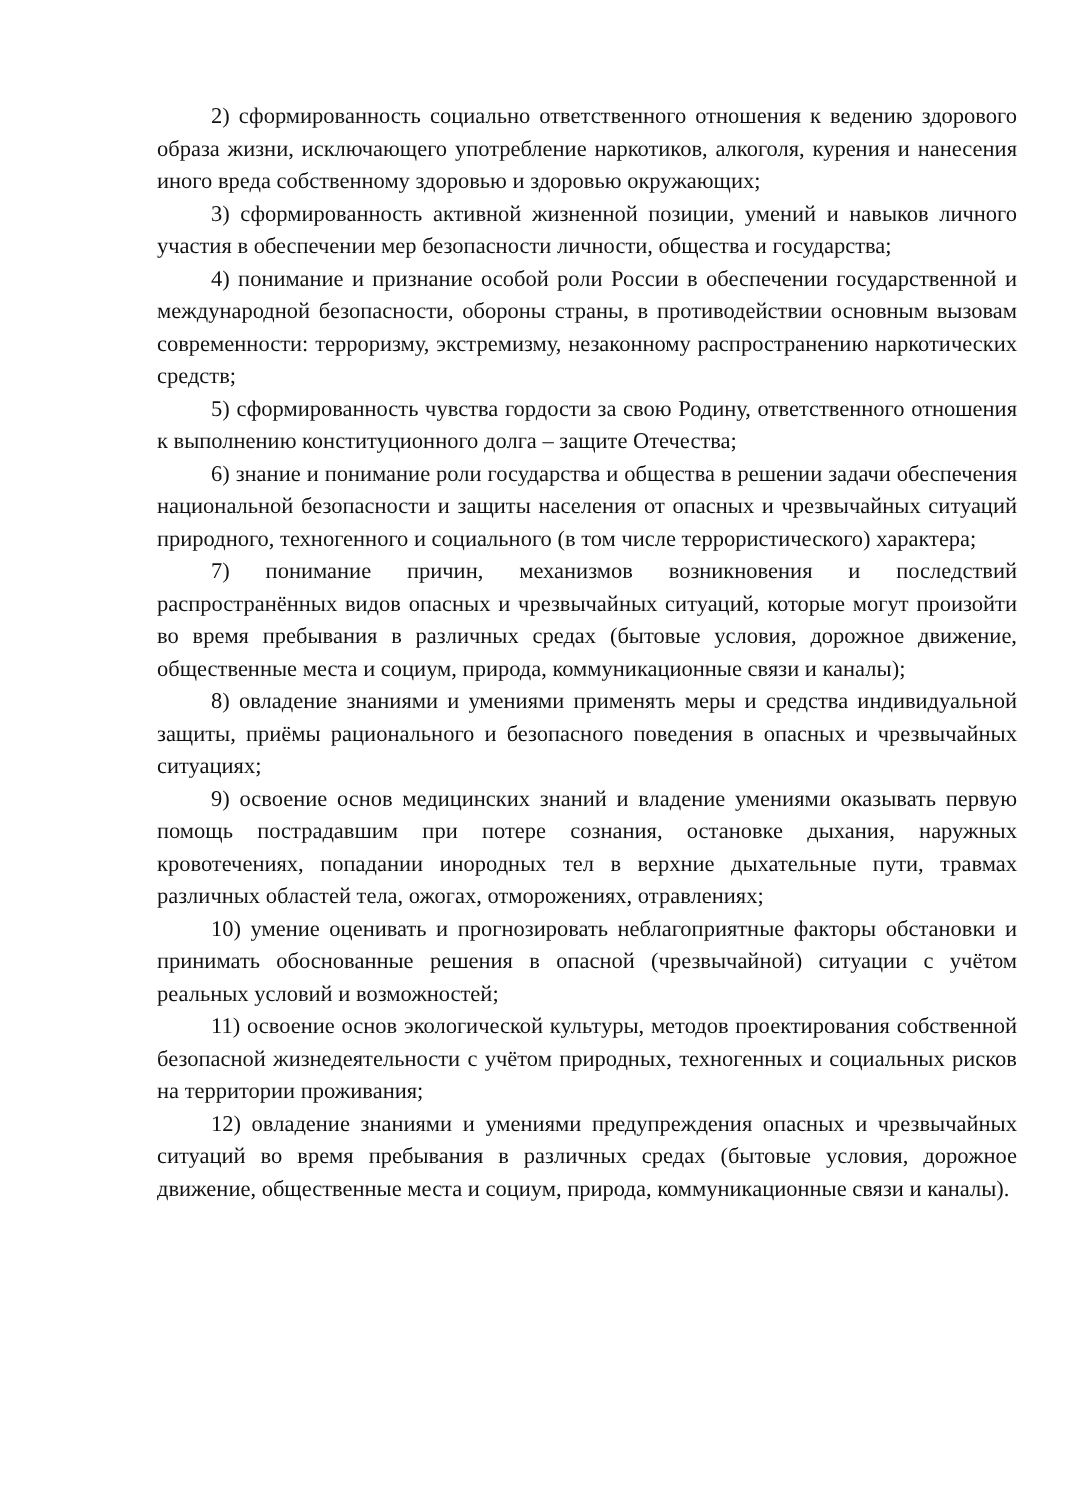2) сформированность социально ответственного отношения к ведению здорового образа жизни, исключающего употребление наркотиков, алкоголя, курения и нанесения иного вреда собственному здоровью и здоровью окружающих;
3) сформированность активной жизненной позиции, умений и навыков личного участия в обеспечении мер безопасности личности, общества и государства;
4) понимание и признание особой роли России в обеспечении государственной и международной безопасности, обороны страны, в противодействии основным вызовам современности: терроризму, экстремизму, незаконному распространению наркотических средств;
5) сформированность чувства гордости за свою Родину, ответственного отношения к выполнению конституционного долга – защите Отечества;
6) знание и понимание роли государства и общества в решении задачи обеспечения национальной безопасности и защиты населения от опасных и чрезвычайных ситуаций природного, техногенного и социального (в том числе террористического) характера;
7) понимание причин, механизмов возникновения и последствий распространённых видов опасных и чрезвычайных ситуаций, которые могут произойти во время пребывания в различных средах (бытовые условия, дорожное движение, общественные места и социум, природа, коммуникационные связи и каналы);
8) овладение знаниями и умениями применять меры и средства индивидуальной защиты, приёмы рационального и безопасного поведения в опасных и чрезвычайных ситуациях;
9) освоение основ медицинских знаний и владение умениями оказывать первую помощь пострадавшим при потере сознания, остановке дыхания, наружных кровотечениях, попадании инородных тел в верхние дыхательные пути, травмах различных областей тела, ожогах, отморожениях, отравлениях;
10) умение оценивать и прогнозировать неблагоприятные факторы обстановки и принимать обоснованные решения в опасной (чрезвычайной) ситуации с учётом реальных условий и возможностей;
11) освоение основ экологической культуры, методов проектирования собственной безопасной жизнедеятельности с учётом природных, техногенных и социальных рисков на территории проживания;
12) овладение знаниями и умениями предупреждения опасных и чрезвычайных ситуаций во время пребывания в различных средах (бытовые условия, дорожное движение, общественные места и социум, природа, коммуникационные связи и каналы).